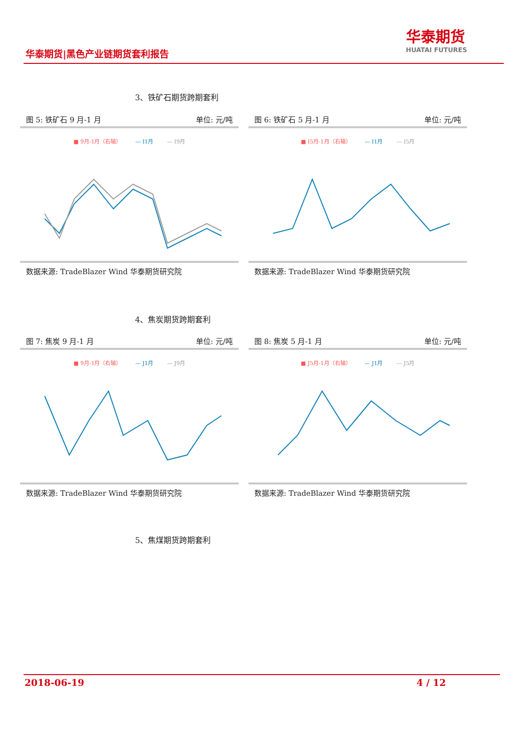华泰期货|黑色产业链期货套利报告
华泰期货
HUATAI FUTURES
3、铁矿石期货跨期套利
图 5: 铁矿石 9 月-1 月 单位: 元/吨
■ 9月-1月（右轴） — I1月 — I9月
数据来源: TradeBlazer Wind 华泰期货研究院
图 6: 铁矿石 5 月-1 月 单位: 元/吨
■ I5月-1月（右轴） — I1月 — I5月
数据来源: TradeBlazer Wind 华泰期货研究院
4、焦炭期货跨期套利
图 7: 焦炭 9 月-1 月 单位: 元/吨
■ 9月-1月（右轴） — J1月 — J9月
数据来源: TradeBlazer Wind 华泰期货研究院
图 8: 焦炭 5 月-1 月 单位: 元/吨
■ J5月-1月（右轴） — J1月 — J5月
数据来源: TradeBlazer Wind 华泰期货研究院
5、焦煤期货跨期套利
2018-06-19 4 / 12